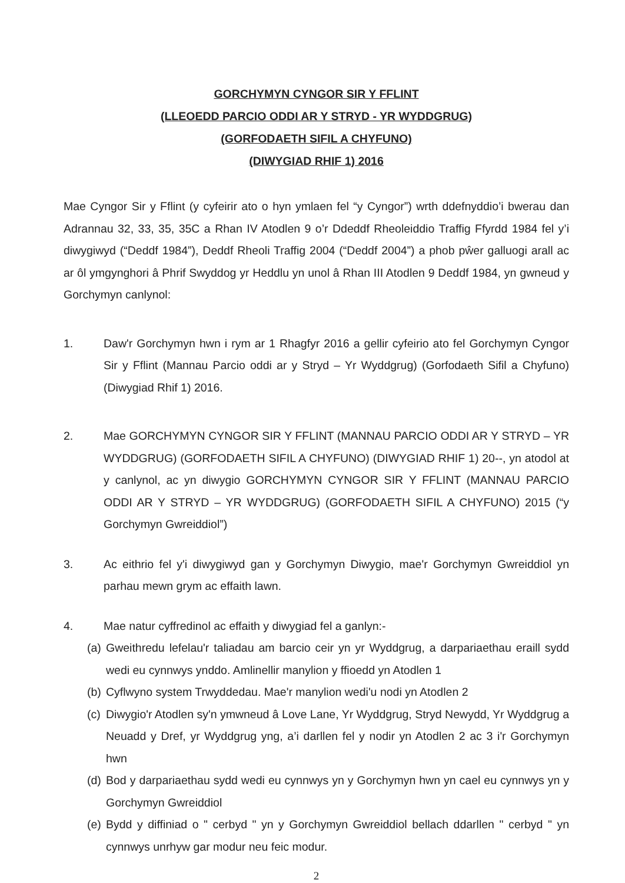GORCHYMYN CYNGOR SIR Y FFLINT
(LLEOEDD PARCIO ODDI AR Y STRYD - YR WYDDGRUG)
(GORFODAETH SIFIL A CHYFUNO)
(DIWYGIAD RHIF 1) 2016
Mae Cyngor Sir y Fflint (y cyfeirir ato o hyn ymlaen fel “y Cyngor”) wrth ddefnyddio’i bwerau dan Adrannau 32, 33, 35, 35C a Rhan IV Atodlen 9 o’r Ddeddf Rheoleiddio Traffig Ffyrdd 1984 fel y’i diwygiwyd (“Deddf 1984”), Deddf Rheoli Traffig 2004 (“Deddf 2004”) a phob pŵer galluogi arall ac ar ôl ymgynghori â Phrif Swyddog yr Heddlu yn unol â Rhan III Atodlen 9 Deddf 1984, yn gwneud y Gorchymyn canlynol:
1. Daw'r Gorchymyn hwn i rym ar 1 Rhagfyr 2016 a gellir cyfeirio ato fel Gorchymyn Cyngor Sir y Fflint (Mannau Parcio oddi ar y Stryd – Yr Wyddgrug) (Gorfodaeth Sifil a Chyfuno) (Diwygiad Rhif 1) 2016.
2. Mae GORCHYMYN CYNGOR SIR Y FFLINT (MANNAU PARCIO ODDI AR Y STRYD – YR WYDDGRUG) (GORFODAETH SIFIL A CHYFUNO) (DIWYGIAD RHIF 1) 20--, yn atodol at y canlynol, ac yn diwygio GORCHYMYN CYNGOR SIR Y FFLINT (MANNAU PARCIO ODDI AR Y STRYD – YR WYDDGRUG) (GORFODAETH SIFIL A CHYFUNO) 2015 (“y Gorchymyn Gwreiddiol”)
3. Ac eithrio fel y'i diwygiwyd gan y Gorchymyn Diwygio, mae'r Gorchymyn Gwreiddiol yn parhau mewn grym ac effaith lawn.
4. Mae natur cyffredinol ac effaith y diwygiad fel a ganlyn:-
(a)
Gweithredu lefelau'r taliadau am barcio ceir yn yr Wyddgrug, a darpariaethau eraill sydd wedi eu cynnwys ynddo. Amlinellir manylion y ffioedd yn Atodlen 1
(b)
Cyflwyno system Trwyddedau. Mae'r manylion wedi'u nodi yn Atodlen 2
(c)
Diwygio'r Atodlen sy'n ymwneud â Love Lane, Yr Wyddgrug, Stryd Newydd, Yr Wyddgrug a Neuadd y Dref, yr Wyddgrug yng, a’i darllen fel y nodir yn Atodlen 2 ac 3 i'r Gorchymyn hwn
(d)
Bod y darpariaethau sydd wedi eu cynnwys yn y Gorchymyn hwn yn cael eu cynnwys yn y Gorchymyn Gwreiddiol
(e)
Bydd y diffiniad o " cerbyd " yn y Gorchymyn Gwreiddiol bellach ddarllen " cerbyd " yn cynnwys unrhyw gar modur neu feic modur.
2